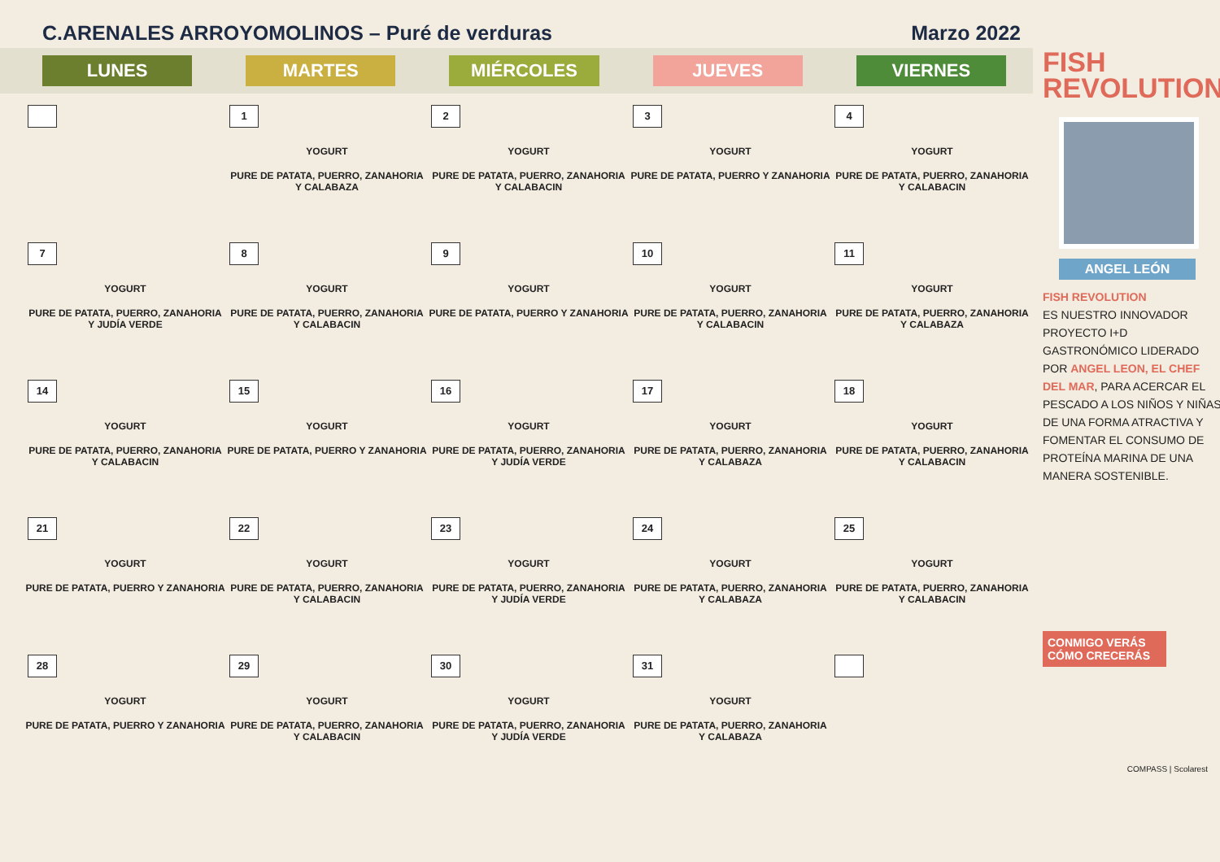C.ARENALES ARROYOMOLINOS – Puré de verduras Marzo 2022
LUNES MARTES MIÉRCOLES JUEVES VIERNES
| | 1 YOGURT PURE DE PATATA, PUERRO, ZANAHORIA Y CALABAZA | 2 YOGURT PURE DE PATATA, PUERRO, ZANAHORIA Y CALABACIN | 3 YOGURT PURE DE PATATA, PUERRO Y ZANAHORIA | 4 YOGURT PURE DE PATATA, PUERRO, ZANAHORIA Y CALABACIN |
| 7 YOGURT PURE DE PATATA, PUERRO, ZANAHORIA Y JUDÍA VERDE | 8 YOGURT PURE DE PATATA, PUERRO, ZANAHORIA Y CALABACIN | 9 YOGURT PURE DE PATATA, PUERRO Y ZANAHORIA | 10 YOGURT PURE DE PATATA, PUERRO, ZANAHORIA Y CALABACIN | 11 YOGURT PURE DE PATATA, PUERRO, ZANAHORIA Y CALABAZA |
| 14 YOGURT PURE DE PATATA, PUERRO, ZANAHORIA Y CALABACIN | 15 YOGURT PURE DE PATATA, PUERRO Y ZANAHORIA | 16 YOGURT PURE DE PATATA, PUERRO, ZANAHORIA Y JUDÍA VERDE | 17 YOGURT PURE DE PATATA, PUERRO, ZANAHORIA Y CALABAZA | 18 YOGURT PURE DE PATATA, PUERRO, ZANAHORIA Y CALABACIN |
| 21 YOGURT PURE DE PATATA, PUERRO Y ZANAHORIA | 22 YOGURT PURE DE PATATA, PUERRO, ZANAHORIA Y CALABACIN | 23 YOGURT PURE DE PATATA, PUERRO, ZANAHORIA Y JUDÍA VERDE | 24 YOGURT PURE DE PATATA, PUERRO, ZANAHORIA Y CALABAZA | 25 YOGURT PURE DE PATATA, PUERRO, ZANAHORIA Y CALABACIN |
| 28 YOGURT PURE DE PATATA, PUERRO Y ZANAHORIA | 29 YOGURT PURE DE PATATA, PUERRO, ZANAHORIA Y CALABACIN | 30 YOGURT PURE DE PATATA, PUERRO, ZANAHORIA Y JUDÍA VERDE | 31 YOGURT PURE DE PATATA, PUERRO, ZANAHORIA Y CALABAZA | |
FISH
REVOLUTION
ANGEL LEÓN
FISH REVOLUTION
ES NUESTRO INNOVADOR PROYECTO I+D GASTRONÓMICO LIDERADO POR ANGEL LEON, EL CHEF DEL MAR, PARA ACERCAR EL PESCADO A LOS NIÑOS Y NIÑAS DE UNA FORMA ATRACTIVA Y FOMENTAR EL CONSUMO DE PROTEÍNA MARINA DE UNA MANERA SOSTENIBLE.
CONMIGO VERÁS CÓMO CRECERÁS
COMPASS | Scolarest